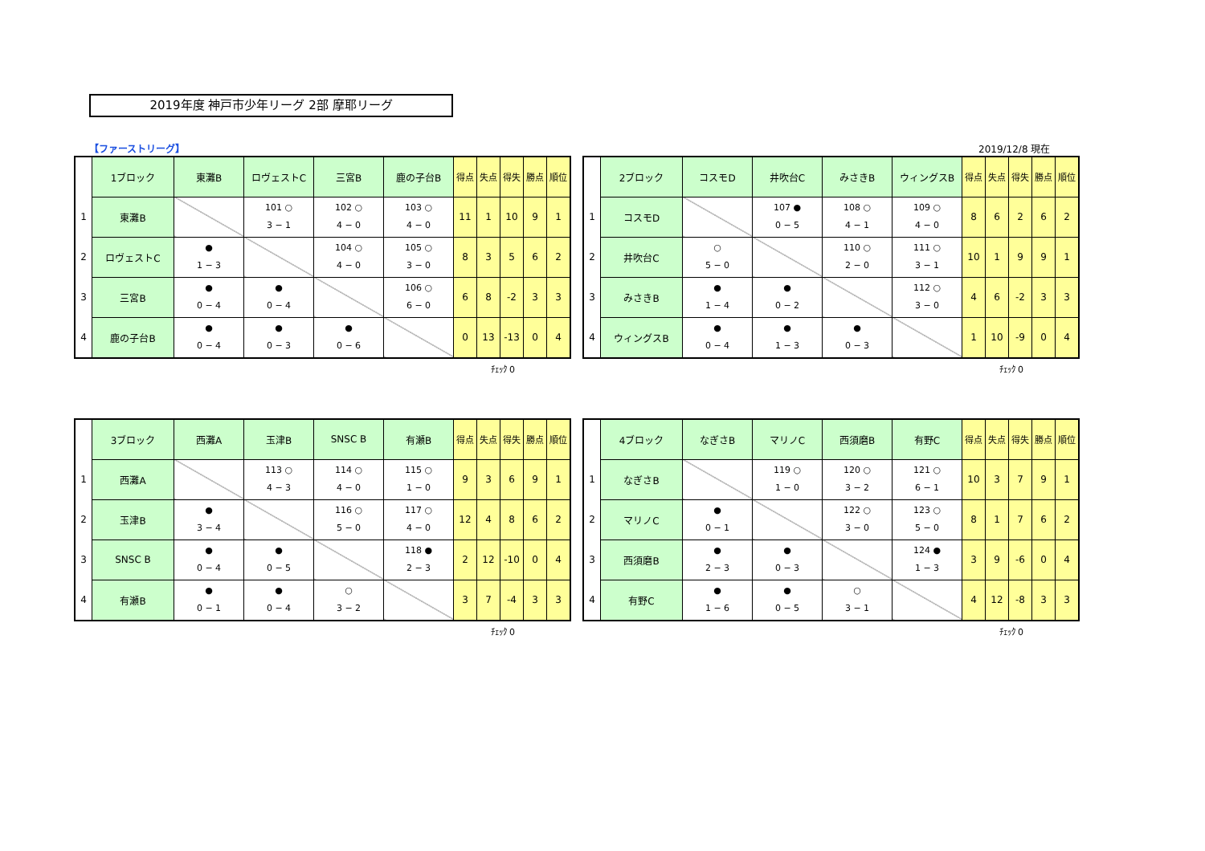2019年度 神戸市少年リーグ 2部 摩耶リーグ
【ファーストリーグ】 2019/12/8 現在
| | 1ブロック | 東灘B | ロヴェストC | 三宮B | 鹿の子台B | 得点 | 失点 | 得失 | 勝点 | 順位 |
| 1 | 東灘B | | 101 ○ 3 − 1 | 102 ○ 4 − 0 | 103 ○ 4 − 0 | 11 | 1 | 10 | 9 | 1 |
| 2 | ロヴェストC | ● 1 − 3 | | 104 ○ 4 − 0 | 105 ○ 3 − 0 | 8 | 3 | 5 | 6 | 2 |
| 3 | 三宮B | ● 0 − 4 | ● 0 − 4 | | 106 ○ 6 − 0 | 6 | 8 | -2 | 3 | 3 |
| 4 | 鹿の子台B | ● 0 − 4 | ● 0 − 3 | ● 0 − 6 | | 0 | 13 | -13 | 0 | 4 |
ﾁｪｯｸ 0
| | 2ブロック | コスモD | 井吹台C | みさきB | ウィングスB | 得点 | 失点 | 得失 | 勝点 | 順位 |
| 1 | コスモD | | 107 ● 0 − 5 | 108 ○ 4 − 1 | 109 ○ 4 − 0 | 8 | 6 | 2 | 6 | 2 |
| 2 | 井吹台C | ○ 5 − 0 | | 110 ○ 2 − 0 | 111 ○ 3 − 1 | 10 | 1 | 9 | 9 | 1 |
| 3 | みさきB | ● 1 − 4 | ● 0 − 2 | | 112 ○ 3 − 0 | 4 | 6 | -2 | 3 | 3 |
| 4 | ウィングスB | ● 0 − 4 | ● 1 − 3 | ● 0 − 3 | | 1 | 10 | -9 | 0 | 4 |
ﾁｪｯｸ 0
| | 3ブロック | 西灘A | 玉津B | SNSC B | 有瀬B | 得点 | 失点 | 得失 | 勝点 | 順位 |
| 1 | 西灘A | | 113 ○ 4 − 3 | 114 ○ 4 − 0 | 115 ○ 1 − 0 | 9 | 3 | 6 | 9 | 1 |
| 2 | 玉津B | ● 3 − 4 | | 116 ○ 5 − 0 | 117 ○ 4 − 0 | 12 | 4 | 8 | 6 | 2 |
| 3 | SNSC B | ● 0 − 4 | ● 0 − 5 | | 118 ● 2 − 3 | 2 | 12 | -10 | 0 | 4 |
| 4 | 有瀬B | ● 0 − 1 | ● 0 − 4 | ○ 3 − 2 | | 3 | 7 | -4 | 3 | 3 |
ﾁｪｯｸ 0
| | 4ブロック | なぎさB | マリノC | 西須磨B | 有野C | 得点 | 失点 | 得失 | 勝点 | 順位 |
| 1 | なぎさB | | 119 ○ 1 − 0 | 120 ○ 3 − 2 | 121 ○ 6 − 1 | 10 | 3 | 7 | 9 | 1 |
| 2 | マリノC | ● 0 − 1 | | 122 ○ 3 − 0 | 123 ○ 5 − 0 | 8 | 1 | 7 | 6 | 2 |
| 3 | 西須磨B | ● 2 − 3 | ● 0 − 3 | | 124 ● 1 − 3 | 3 | 9 | -6 | 0 | 4 |
| 4 | 有野C | ● 1 − 6 | ● 0 − 5 | ○ 3 − 1 | | 4 | 12 | -8 | 3 | 3 |
ﾁｪｯｸ 0